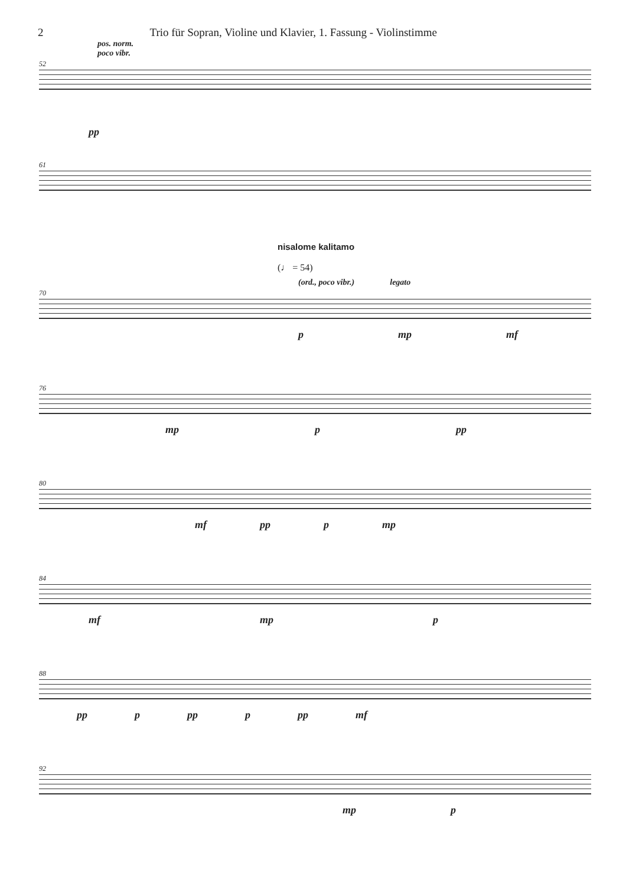2 Trio für Sopran, Violine und Klavier, 1. Fassung - Violinstimme
pos. norm.
poco vibr.
52
pp
61
nisalome kalitamo
(♩ = 54)
(ord., poco vibr.) legato
70
pmp mf
76
mp p pp
80
mf pp p mp
84
mf mp p
88
pp p pp p pp mf
92
mp p